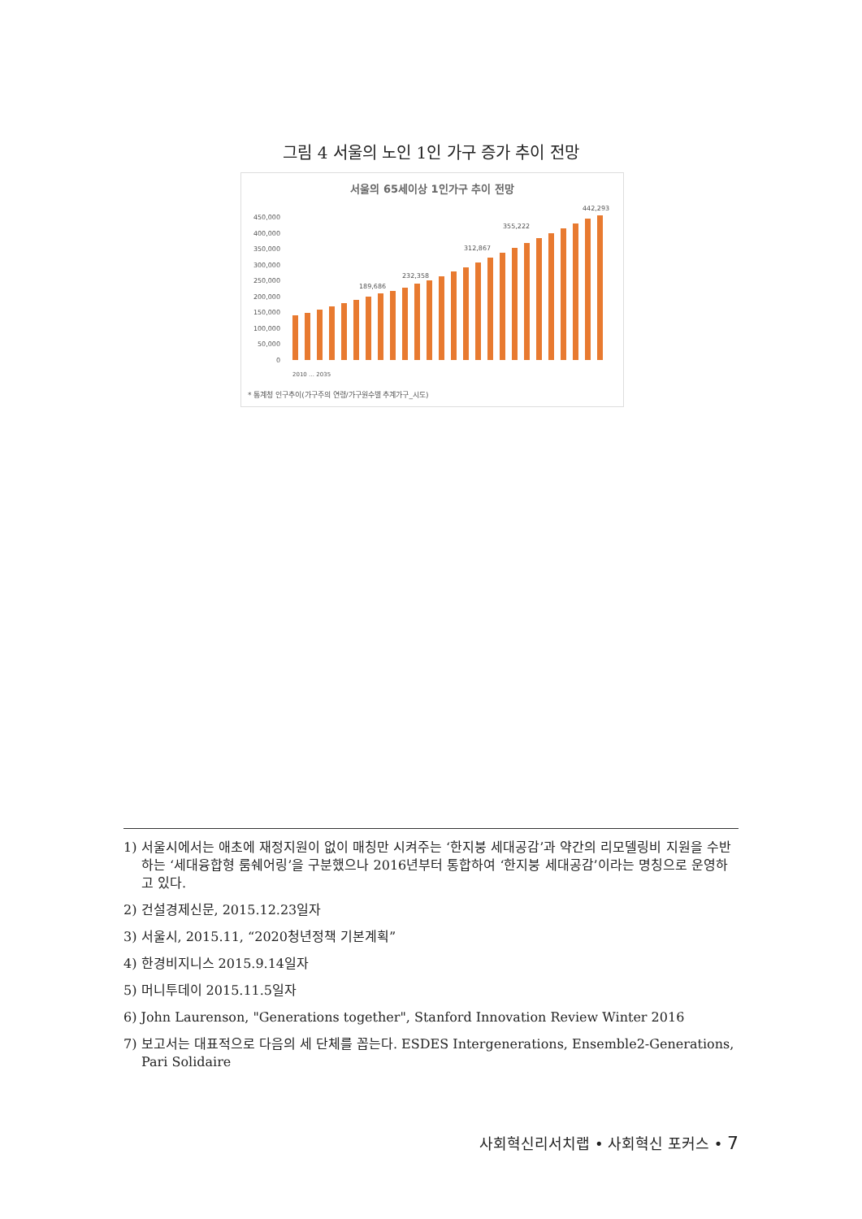그림 4 서울의 노인 1인 가구 증가 추이 전망
서울의 65세이상 1인가구 추이 전망
450,000
400,000
350,000
300,000
250,000
200,000
150,000
100,000
50,000
0
189,686
232,358
312,867
355,222
442,293
2010 … 2035
* 통계청 인구추이(가구주의 연령/가구원수별 추계가구_시도)
1) 서울시에서는 애초에 재정지원이 없이 매칭만 시켜주는 ‘한지붕 세대공감’과 약간의 리모델링비 지원을 수반하는 ‘세대융합형 룸쉐어링’을 구분했으나 2016년부터 통합하여 ‘한지붕 세대공감’이라는 명칭으로 운영하고 있다.
2) 건설경제신문, 2015.12.23일자
3) 서울시, 2015.11, “2020청년정책 기본계획”
4) 한경비지니스 2015.9.14일자
5) 머니투데이 2015.11.5일자
6) John Laurenson, "Generations together", Stanford Innovation Review Winter 2016
7) 보고서는 대표적으로 다음의 세 단체를 꼽는다. ESDES Intergenerations, Ensemble2-Generations, Pari Solidaire
사회혁신리서치랩 • 사회혁신 포커스 • 7